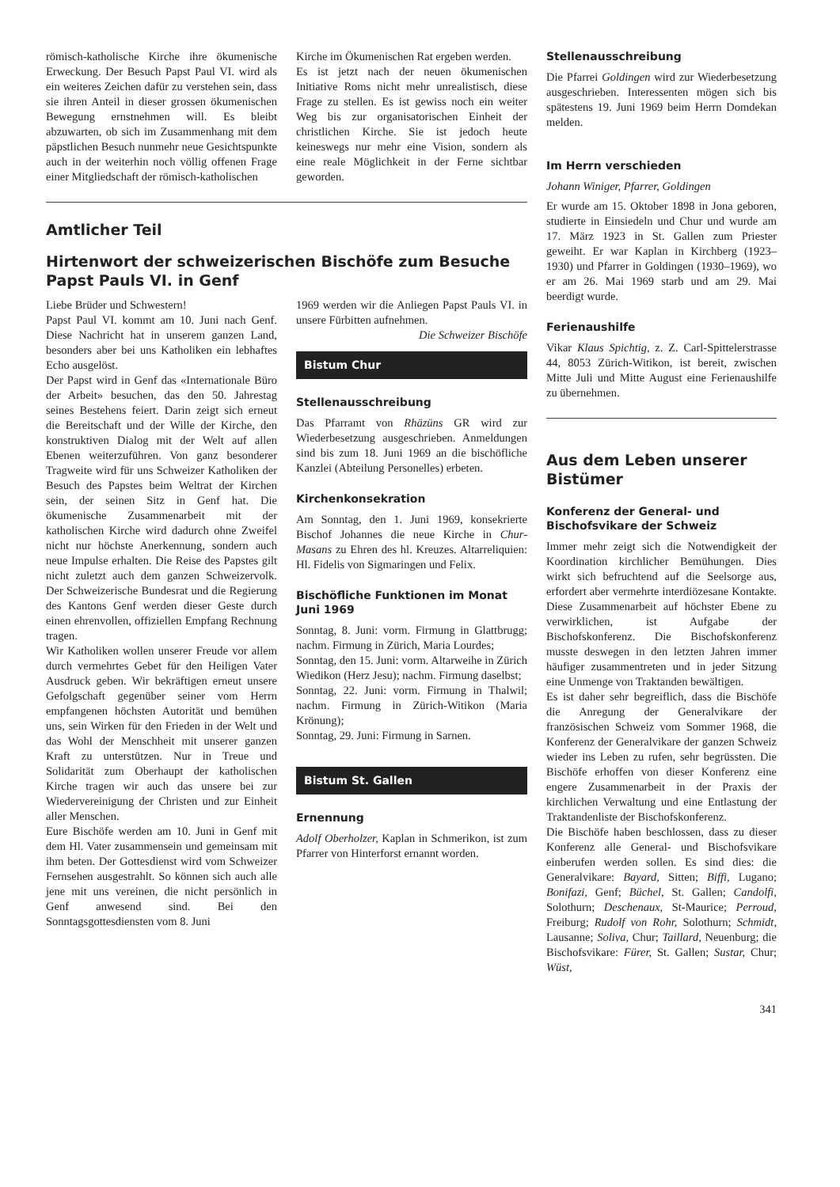römisch-katholische Kirche ihre ökumenische Erweckung. Der Besuch Papst Paul VI. wird als ein weiteres Zeichen dafür zu verstehen sein, dass sie ihren Anteil in dieser grossen ökumenischen Bewegung ernstnehmen will. Es bleibt abzuwarten, ob sich im Zusammenhang mit dem päpstlichen Besuch nunmehr neue Gesichtspunkte auch in der weiterhin noch völlig offenen Frage einer Mitgliedschaft der römisch-katholischen
Kirche im Ökumenischen Rat ergeben werden.
Es ist jetzt nach der neuen ökumenischen Initiative Roms nicht mehr unrealistisch, diese Frage zu stellen. Es ist gewiss noch ein weiter Weg bis zur organisatorischen Einheit der christlichen Kirche. Sie ist jedoch heute keineswegs nur mehr eine Vision, sondern als eine reale Möglichkeit in der Ferne sichtbar geworden.
Amtlicher Teil
Hirtenwort der schweizerischen Bischöfe zum Besuche Papst Pauls VI. in Genf
Liebe Brüder und Schwestern!
Papst Paul VI. kommt am 10. Juni nach Genf. Diese Nachricht hat in unserem ganzen Land, besonders aber bei uns Katholiken ein lebhaftes Echo ausgelöst.
Der Papst wird in Genf das «Internationale Büro der Arbeit» besuchen, das den 50. Jahrestag seines Bestehens feiert. Darin zeigt sich erneut die Bereitschaft und der Wille der Kirche, den konstruktiven Dialog mit der Welt auf allen Ebenen weiterzuführen. Von ganz besonderer Tragweite wird für uns Schweizer Katholiken der Besuch des Papstes beim Weltrat der Kirchen sein, der seinen Sitz in Genf hat. Die ökumenische Zusammenarbeit mit der katholischen Kirche wird dadurch ohne Zweifel nicht nur höchste Anerkennung, sondern auch neue Impulse erhalten. Die Reise des Papstes gilt nicht zuletzt auch dem ganzen Schweizervolk. Der Schweizerische Bundesrat und die Regierung des Kantons Genf werden dieser Geste durch einen ehrenvollen, offiziellen Empfang Rechnung tragen.
Wir Katholiken wollen unserer Freude vor allem durch vermehrtes Gebet für den Heiligen Vater Ausdruck geben. Wir bekräftigen erneut unsere Gefolgschaft gegenüber seiner vom Herrn empfangenen höchsten Autorität und bemühen uns, sein Wirken für den Frieden in der Welt und das Wohl der Menschheit mit unserer ganzen Kraft zu unterstützen. Nur in Treue und Solidarität zum Oberhaupt der katholischen Kirche tragen wir auch das unsere bei zur Wiedervereinigung der Christen und zur Einheit aller Menschen.
Eure Bischöfe werden am 10. Juni in Genf mit dem Hl. Vater zusammensein und gemeinsam mit ihm beten. Der Gottesdienst wird vom Schweizer Fernsehen ausgestrahlt. So können sich auch alle jene mit uns vereinen, die nicht persönlich in Genf anwesend sind. Bei den Sonntagsgottesdiensten vom 8. Juni
1969 werden wir die Anliegen Papst Pauls VI. in unsere Fürbitten aufnehmen. Die Schweizer Bischöfe
Bistum Chur
Stellenausschreibung
Das Pfarramt von Rhäzüns GR wird zur Wiederbesetzung ausgeschrieben. Anmeldungen sind bis zum 18. Juni 1969 an die bischöfliche Kanzlei (Abteilung Personelles) erbeten.
Kirchenkonsekration
Am Sonntag, den 1. Juni 1969, konsekrierte Bischof Johannes die neue Kirche in Chur-Masans zu Ehren des hl. Kreuzes. Altarreliquien: Hl. Fidelis von Sigmaringen und Felix.
Bischöfliche Funktionen im Monat Juni 1969
Sonntag, 8. Juni: vorm. Firmung in Glattbrugg; nachm. Firmung in Zürich, Maria Lourdes;
Sonntag, den 15. Juni: vorm. Altarweihe in Zürich Wiedikon (Herz Jesu); nachm. Firmung daselbst;
Sonntag, 22. Juni: vorm. Firmung in Thalwil; nachm. Firmung in Zürich-Witikon (Maria Krönung);
Sonntag, 29. Juni: Firmung in Sarnen.
Bistum St. Gallen
Ernennung
Adolf Oberholzer, Kaplan in Schmerikon, ist zum Pfarrer von Hinterforst ernannt worden.
Stellenausschreibung
Die Pfarrei Goldingen wird zur Wiederbesetzung ausgeschrieben. Interessenten mögen sich bis spätestens 19. Juni 1969 beim Herrn Domdekan melden.
Im Herrn verschieden
Johann Winiger, Pfarrer, Goldingen
Er wurde am 15. Oktober 1898 in Jona geboren, studierte in Einsiedeln und Chur und wurde am 17. März 1923 in St. Gallen zum Priester geweiht. Er war Kaplan in Kirchberg (1923–1930) und Pfarrer in Goldingen (1930–1969), wo er am 26. Mai 1969 starb und am 29. Mai beerdigt wurde.
Ferienaushilfe
Vikar Klaus Spichtig, z. Z. Carl-Spittelerstrasse 44, 8053 Zürich-Witikon, ist bereit, zwischen Mitte Juli und Mitte August eine Ferienaushilfe zu übernehmen.
Aus dem Leben unserer Bistümer
Konferenz der General- und Bischofsvikare der Schweiz
Immer mehr zeigt sich die Notwendigkeit der Koordination kirchlicher Bemühungen. Dies wirkt sich befruchtend auf die Seelsorge aus, erfordert aber vermehrte interdiözesane Kontakte. Diese Zusammenarbeit auf höchster Ebene zu verwirklichen, ist Aufgabe der Bischofskonferenz. Die Bischofskonferenz musste deswegen in den letzten Jahren immer häufiger zusammentreten und in jeder Sitzung eine Unmenge von Traktanden bewältigen.
Es ist daher sehr begreiflich, dass die Bischöfe die Anregung der Generalvikare der französischen Schweiz vom Sommer 1968, die Konferenz der Generalvikare der ganzen Schweiz wieder ins Leben zu rufen, sehr begrüssten. Die Bischöfe erhoffen von dieser Konferenz eine engere Zusammenarbeit in der Praxis der kirchlichen Verwaltung und eine Entlastung der Traktandenliste der Bischofskonferenz.
Die Bischöfe haben beschlossen, dass zu dieser Konferenz alle General- und Bischofsvikare einberufen werden sollen. Es sind dies: die Generalvikare: Bayard, Sitten; Biffi, Lugano; Bonifazi, Genf; Büchel, St. Gallen; Candolfi, Solothurn; Deschenaux, St-Maurice; Perroud, Freiburg; Rudolf von Rohr, Solothurn; Schmidt, Lausanne; Soliva, Chur; Taillard, Neuenburg; die Bischofsvikare: Fürer, St. Gallen; Sustar, Chur; Wüst,
341